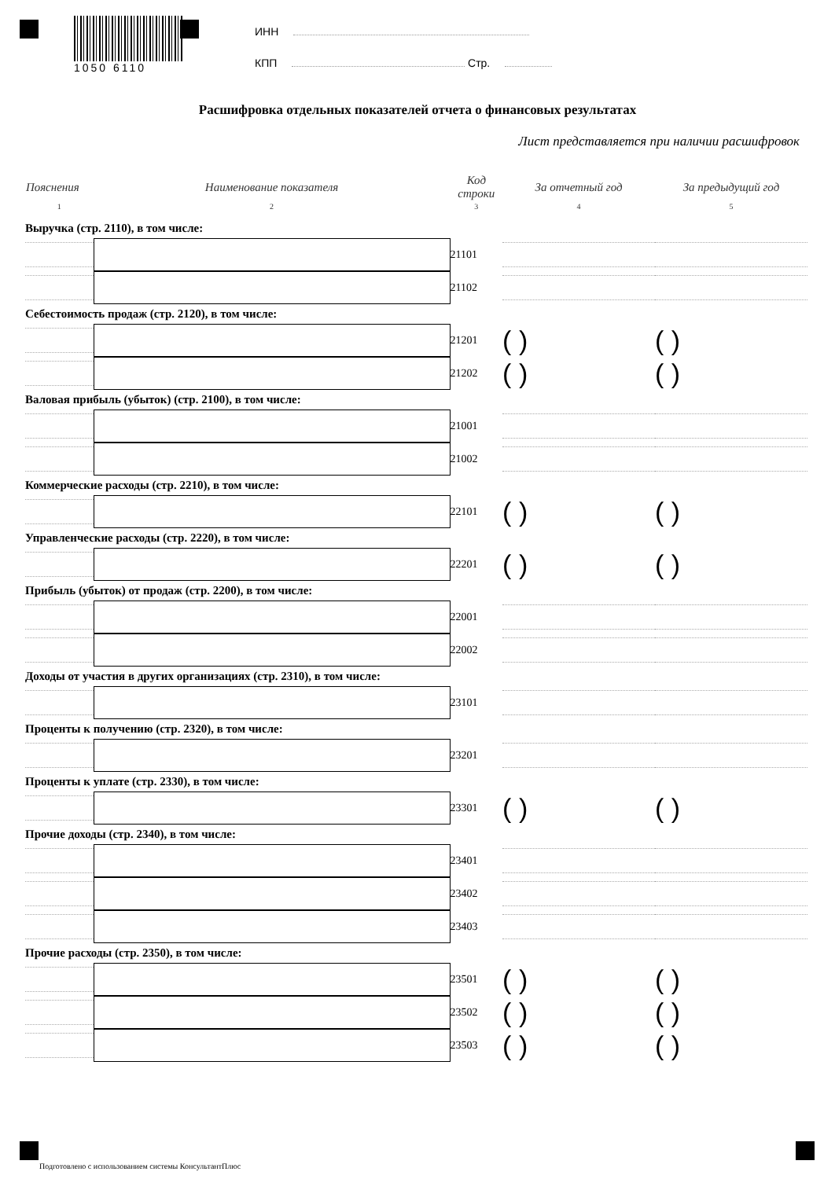1050 6110
ИНН
КПП Стр.
Расшифровка отдельных показателей отчета о финансовых результатах
Лист представляется при наличии расшифровок
| Пояснения | Наименование показателя | Код строки | За отчетный год | За предыдущий год |
| --- | --- | --- | --- | --- |
| 1 | 2 | 3 | 4 | 5 |
| Выручка (стр. 2110), в том числе: | | | | |
| | | 21101 | | |
| | | 21102 | | |
| Себестоимость продаж (стр. 2120), в том числе: | | | | |
| | | 21201 | ( ) | ( ) |
| | | 21202 | ( ) | ( ) |
| Валовая прибыль (убыток) (стр. 2100), в том числе: | | | | |
| | | 21001 | | |
| | | 21002 | | |
| Коммерческие расходы (стр. 2210), в том числе: | | | | |
| | | 22101 | ( ) | ( ) |
| Управленческие расходы (стр. 2220), в том числе: | | | | |
| | | 22201 | ( ) | ( ) |
| Прибыль (убыток) от продаж (стр. 2200), в том числе: | | | | |
| | | 22001 | | |
| | | 22002 | | |
| Доходы от участия в других организациях (стр. 2310), в том числе: | | | | |
| | | 23101 | | |
| Проценты к получению (стр. 2320), в том числе: | | | | |
| | | 23201 | | |
| Проценты к уплате (стр. 2330), в том числе: | | | | |
| | | 23301 | ( ) | ( ) |
| Прочие доходы (стр. 2340), в том числе: | | | | |
| | | 23401 | | |
| | | 23402 | | |
| | | 23403 | | |
| Прочие расходы (стр. 2350), в том числе: | | | | |
| | | 23501 | ( ) | ( ) |
| | | 23502 | ( ) | ( ) |
| | | 23503 | ( ) | ( ) |
Подготовлено с использованием системы КонсультантПлюс